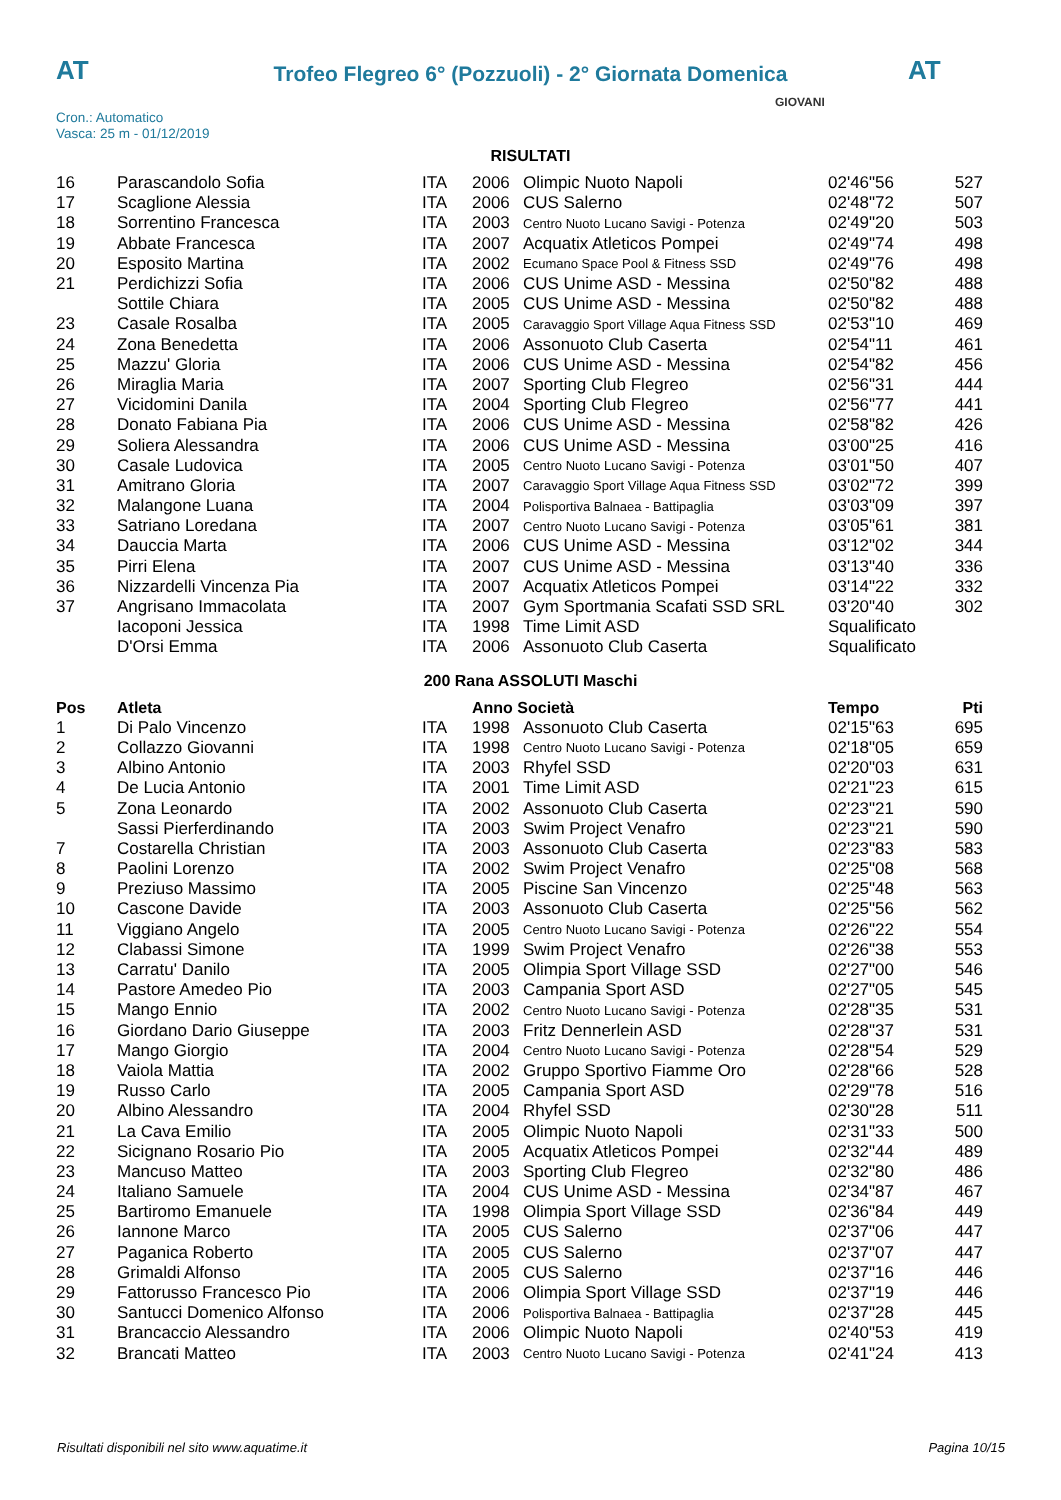AT
Trofeo Flegreo 6° (Pozzuoli) - 2° Giornata Domenica
AT
Cron.: Automatico
Vasca: 25 m - 01/12/2019
GIOVANI
RISULTATI
| 16 | Parascandolo Sofia | ITA | 2006 | Olimpic Nuoto Napoli | 02'46"56 | 527 |
| 17 | Scaglione Alessia | ITA | 2006 | CUS Salerno | 02'48"72 | 507 |
| 18 | Sorrentino Francesca | ITA | 2003 | Centro Nuoto Lucano Savigi - Potenza | 02'49"20 | 503 |
| 19 | Abbate Francesca | ITA | 2007 | Acquatix Atleticos Pompei | 02'49"74 | 498 |
| 20 | Esposito Martina | ITA | 2002 | Ecumano Space Pool & Fitness SSD | 02'49"76 | 498 |
| 21 | Perdichizzi Sofia | ITA | 2006 | CUS Unime ASD - Messina | 02'50"82 | 488 |
| | Sottile Chiara | ITA | 2005 | CUS Unime ASD - Messina | 02'50"82 | 488 |
| 23 | Casale Rosalba | ITA | 2005 | Caravaggio Sport Village Aqua Fitness SSD | 02'53"10 | 469 |
| 24 | Zona Benedetta | ITA | 2006 | Assonuoto Club Caserta | 02'54"11 | 461 |
| 25 | Mazzu' Gloria | ITA | 2006 | CUS Unime ASD - Messina | 02'54"82 | 456 |
| 26 | Miraglia Maria | ITA | 2007 | Sporting Club Flegreo | 02'56"31 | 444 |
| 27 | Vicidomini Danila | ITA | 2004 | Sporting Club Flegreo | 02'56"77 | 441 |
| 28 | Donato Fabiana Pia | ITA | 2006 | CUS Unime ASD - Messina | 02'58"82 | 426 |
| 29 | Soliera Alessandra | ITA | 2006 | CUS Unime ASD - Messina | 03'00"25 | 416 |
| 30 | Casale Ludovica | ITA | 2005 | Centro Nuoto Lucano Savigi - Potenza | 03'01"50 | 407 |
| 31 | Amitrano Gloria | ITA | 2007 | Caravaggio Sport Village Aqua Fitness SSD | 03'02"72 | 399 |
| 32 | Malangone Luana | ITA | 2004 | Polisportiva Balnaea - Battipaglia | 03'03"09 | 397 |
| 33 | Satriano Loredana | ITA | 2007 | Centro Nuoto Lucano Savigi - Potenza | 03'05"61 | 381 |
| 34 | Dauccia Marta | ITA | 2006 | CUS Unime ASD - Messina | 03'12"02 | 344 |
| 35 | Pirri Elena | ITA | 2007 | CUS Unime ASD - Messina | 03'13"40 | 336 |
| 36 | Nizzardelli Vincenza Pia | ITA | 2007 | Acquatix Atleticos Pompei | 03'14"22 | 332 |
| 37 | Angrisano Immacolata | ITA | 2007 | Gym Sportmania Scafati SSD SRL | 03'20"40 | 302 |
| | Iacoponi Jessica | ITA | 1998 | Time Limit ASD | Squalificato | |
| | D'Orsi Emma | ITA | 2006 | Assonuoto Club Caserta | Squalificato | |
200 Rana ASSOLUTI Maschi
| Pos | Atleta | | Anno Società | | Tempo | Pti |
| --- | --- | --- | --- | --- | --- | --- |
| 1 | Di Palo Vincenzo | ITA | 1998 | Assonuoto Club Caserta | 02'15"63 | 695 |
| 2 | Collazzo Giovanni | ITA | 1998 | Centro Nuoto Lucano Savigi - Potenza | 02'18"05 | 659 |
| 3 | Albino Antonio | ITA | 2003 | Rhyfel SSD | 02'20"03 | 631 |
| 4 | De Lucia Antonio | ITA | 2001 | Time Limit ASD | 02'21"23 | 615 |
| 5 | Zona Leonardo | ITA | 2002 | Assonuoto Club Caserta | 02'23"21 | 590 |
| | Sassi Pierferdinando | ITA | 2003 | Swim Project Venafro | 02'23"21 | 590 |
| 7 | Costarella Christian | ITA | 2003 | Assonuoto Club Caserta | 02'23"83 | 583 |
| 8 | Paolini Lorenzo | ITA | 2002 | Swim Project Venafro | 02'25"08 | 568 |
| 9 | Preziuso Massimo | ITA | 2005 | Piscine San Vincenzo | 02'25"48 | 563 |
| 10 | Cascone Davide | ITA | 2003 | Assonuoto Club Caserta | 02'25"56 | 562 |
| 11 | Viggiano Angelo | ITA | 2005 | Centro Nuoto Lucano Savigi - Potenza | 02'26"22 | 554 |
| 12 | Clabassi Simone | ITA | 1999 | Swim Project Venafro | 02'26"38 | 553 |
| 13 | Carratu' Danilo | ITA | 2005 | Olimpia Sport Village SSD | 02'27"00 | 546 |
| 14 | Pastore Amedeo Pio | ITA | 2003 | Campania Sport ASD | 02'27"05 | 545 |
| 15 | Mango Ennio | ITA | 2002 | Centro Nuoto Lucano Savigi - Potenza | 02'28"35 | 531 |
| 16 | Giordano Dario Giuseppe | ITA | 2003 | Fritz Dennerlein ASD | 02'28"37 | 531 |
| 17 | Mango Giorgio | ITA | 2004 | Centro Nuoto Lucano Savigi - Potenza | 02'28"54 | 529 |
| 18 | Vaiola Mattia | ITA | 2002 | Gruppo Sportivo Fiamme Oro | 02'28"66 | 528 |
| 19 | Russo Carlo | ITA | 2005 | Campania Sport ASD | 02'29"78 | 516 |
| 20 | Albino Alessandro | ITA | 2004 | Rhyfel SSD | 02'30"28 | 511 |
| 21 | La Cava Emilio | ITA | 2005 | Olimpic Nuoto Napoli | 02'31"33 | 500 |
| 22 | Sicignano Rosario Pio | ITA | 2005 | Acquatix Atleticos Pompei | 02'32"44 | 489 |
| 23 | Mancuso Matteo | ITA | 2003 | Sporting Club Flegreo | 02'32"80 | 486 |
| 24 | Italiano Samuele | ITA | 2004 | CUS Unime ASD - Messina | 02'34"87 | 467 |
| 25 | Bartiromo Emanuele | ITA | 1998 | Olimpia Sport Village SSD | 02'36"84 | 449 |
| 26 | Iannone Marco | ITA | 2005 | CUS Salerno | 02'37"06 | 447 |
| 27 | Paganica Roberto | ITA | 2005 | CUS Salerno | 02'37"07 | 447 |
| 28 | Grimaldi Alfonso | ITA | 2005 | CUS Salerno | 02'37"16 | 446 |
| 29 | Fattorusso Francesco Pio | ITA | 2006 | Olimpia Sport Village SSD | 02'37"19 | 446 |
| 30 | Santucci Domenico Alfonso | ITA | 2006 | Polisportiva Balnaea - Battipaglia | 02'37"28 | 445 |
| 31 | Brancaccio Alessandro | ITA | 2006 | Olimpic Nuoto Napoli | 02'40"53 | 419 |
| 32 | Brancati Matteo | ITA | 2003 | Centro Nuoto Lucano Savigi - Potenza | 02'41"24 | 413 |
Risultati disponibili nel sito www.aquatime.it Pagina 10/15